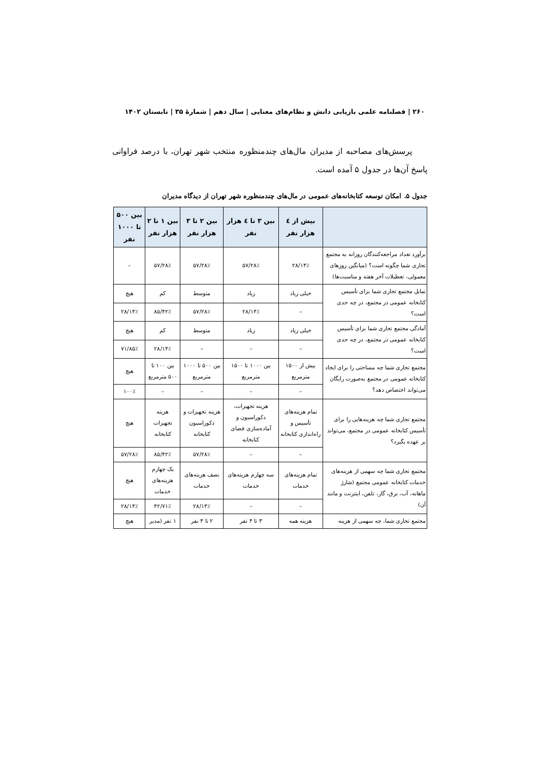۲۶۰ | فصلنامه علمی بازیابی دانش و نظام‌های معنایی | سال دهم | شمارهٔ ۳۵ | تابستان ۱۴۰۲
پرسش‌های مصاحبه از مدیران مال‌های چندمنظوره منتخب شهر تهران، با درصد فراوانی پاسخ آن‌ها در جدول ۵ آمده است.
جدول ۵. امکان توسعه کتابخانه‌های عمومی در مال‌های چندمنظوره شهر تهران از دیدگاه مدیران
| | بیش از ٤ هزار نفر | بین ۳ تا ٤ هزار نفر | بین ۲ تا ۳ هزار نفر | بین ۱ تا ۲ هزار نفر | بین ۵۰۰ تا ۱۰۰۰ نفر |
| --- | --- | --- | --- | --- | --- |
| برآورد تعداد مراجعه‌کنندگان روزانه به مجتمع تجاری شما چگونه است؟ (میانگین روزهای معمولی، تعطیلات آخر هفته و مناسبت‌ها) | ۱۴٪/۲۸ | ۲۸٪/۵۷ | ۲۸٪/۵۷ | ۲۸٪/۵۷ | – |
| تمایل مجتمع تجاری شما برای تأسیس کتابخانه عمومی در مجتمع، در چه حدی است؟ | خیلی زیاد | زیاد | متوسط | کم | هیچ |
| | – | ۱۴٪/۲۸ | ۲۸٪/۵۷ | ۴۲٪/۸۵ | ۱۴٪/۲۸ |
| آمادگی مجتمع تجاری شما برای تأسیس کتابخانه عمومی در مجتمع، در چه حدی است؟ | خیلی زیاد | زیاد | متوسط | کم | هیچ |
| | – | – | – | ۱۴٪/۲۸ | ۸۵٪/۷۱ |
| مجتمع تجاری شما چه مساحتی را برای ایجاد کتابخانه عمومی در مجتمع به‌صورت رایگان می‌تواند اختصاص دهد؟ | بیش از ۱۵۰۰ مترمربع | بین ۱۰۰۰ تا ۱۵۰۰ مترمربع | بین ۵۰۰ تا ۱۰۰۰ مترمربع | بین ۱۰۰ تا ۵۰۰ مترمربع | هیچ |
| | – | – | – | – | ۱۰۰٪ |
| مجتمع تجاری شما چه هزینه‌هایی را برای تأسیس کتابخانه عمومی در مجتمع، می‌تواند بر عهده بگیرد؟ | تمام هزینه‌های تأسیس و راه‌اندازی کتابخانه | هزینه تجهیزات، دکوراسیون و آماده‌سازی فضای کتابخانه | هزینه تجهیزات و دکوراسیون کتابخانه | هزینه تجهیزات کتابخانه | هیچ |
| | – | – | ۲۸٪/۵۷ | ۴۲٪/۸۵ | ۲۸٪/۵۷ |
| مجتمع تجاری شما چه سهمی از هزینه‌های خدمات کتابخانه عمومی مجتمع (شارژ ماهانه، آب، برق، گاز، تلفن، اینترنت و مانند آن) | تمام هزینه‌های خدمات | سه چهارم هزینه‌های خدمات | نصف هزینه‌های خدمات | یک چهارم هزینه‌های خدمات | هیچ |
| | – | – | ۱۴٪/۲۸ | ۷۱٪/۴۲ | ۱۴٪/۲۸ |
| مجتمع تجاری شما، چه سهمی از هزینه | هزینه همه | ۳ تا ۴ نفر | ۲ تا ۳ نفر | ۱ نفر (مدیر | هیچ |